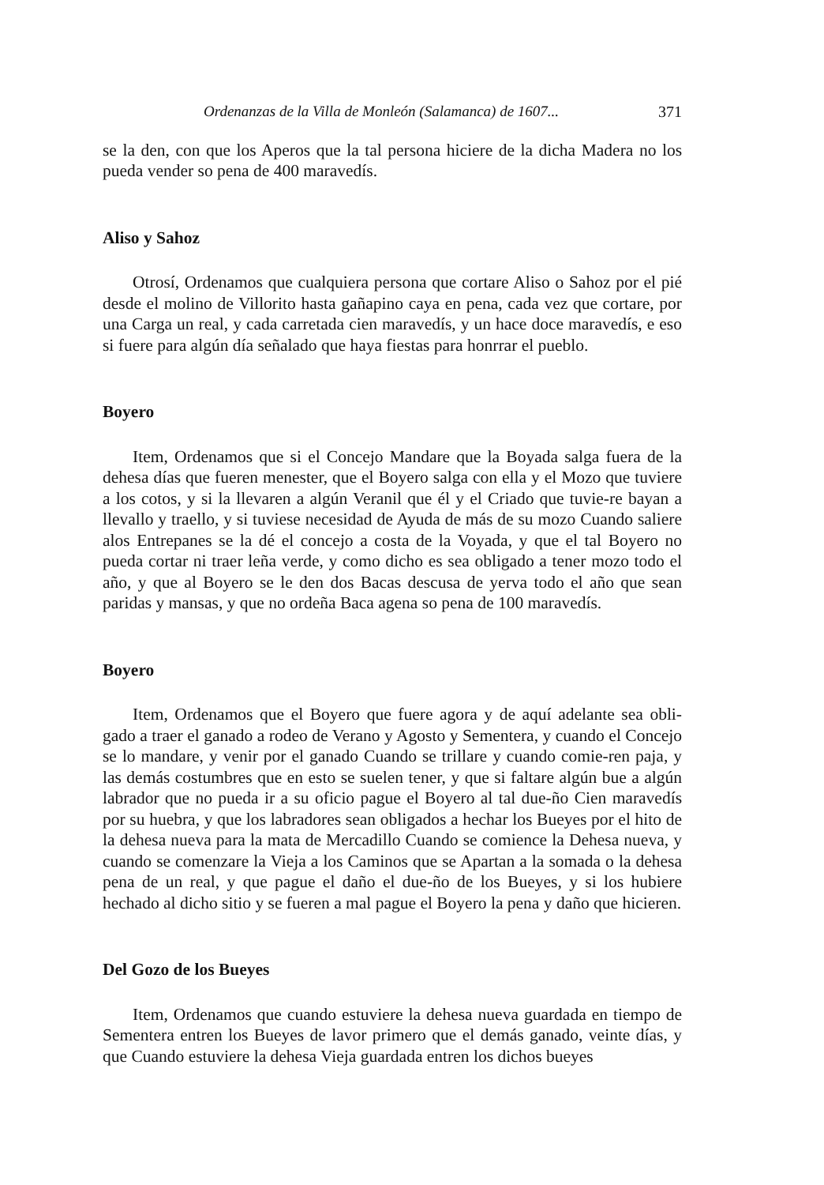Ordenanzas de la Villa de Monleón (Salamanca) de 1607... 371
se la den, con que los Aperos que la tal persona hiciere de la dicha Madera no los pueda vender so pena de 400 maravedís.
Aliso y Sahoz
Otrosí, Ordenamos que cualquiera persona que cortare Aliso o Sahoz por el pié desde el molino de Villorito hasta gañapino caya en pena, cada vez que cortare, por una Carga un real, y cada carretada cien maravedís, y un hace doce maravedís, e eso si fuere para algún día señalado que haya fiestas para honrrar el pueblo.
Boyero
Item, Ordenamos que si el Concejo Mandare que la Boyada salga fuera de la dehesa días que fueren menester, que el Boyero salga con ella y el Mozo que tuviere a los cotos, y si la llevaren a algún Veranil que él y el Criado que tuvie-re bayan a llevallo y traello, y si tuviese necesidad de Ayuda de más de su mozo Cuando saliere alos Entrepanes se la dé el concejo a costa de la Voyada, y que el tal Boyero no pueda cortar ni traer leña verde, y como dicho es sea obligado a tener mozo todo el año, y que al Boyero se le den dos Bacas descusa de yerva todo el año que sean paridas y mansas, y que no ordeña Baca agena so pena de 100 maravedís.
Boyero
Item, Ordenamos que el Boyero que fuere agora y de aquí adelante sea obli-gado a traer el ganado a rodeo de Verano y Agosto y Sementera, y cuando el Concejo se lo mandare, y venir por el ganado Cuando se trillare y cuando comie-ren paja, y las demás costumbres que en esto se suelen tener, y que si faltare algún bue a algún labrador que no pueda ir a su oficio pague el Boyero al tal due-ño Cien maravedís por su huebra, y que los labradores sean obligados a hechar los Bueyes por el hito de la dehesa nueva para la mata de Mercadillo Cuando se comience la Dehesa nueva, y cuando se comenzare la Vieja a los Caminos que se Apartan a la somada o la dehesa pena de un real, y que pague el daño el due-ño de los Bueyes, y si los hubiere hechado al dicho sitio y se fueren a mal pague el Boyero la pena y daño que hicieren.
Del Gozo de los Bueyes
Item, Ordenamos que cuando estuviere la dehesa nueva guardada en tiempo de Sementera entren los Bueyes de lavor primero que el demás ganado, veinte días, y que Cuando estuviere la dehesa Vieja guardada entren los dichos bueyes